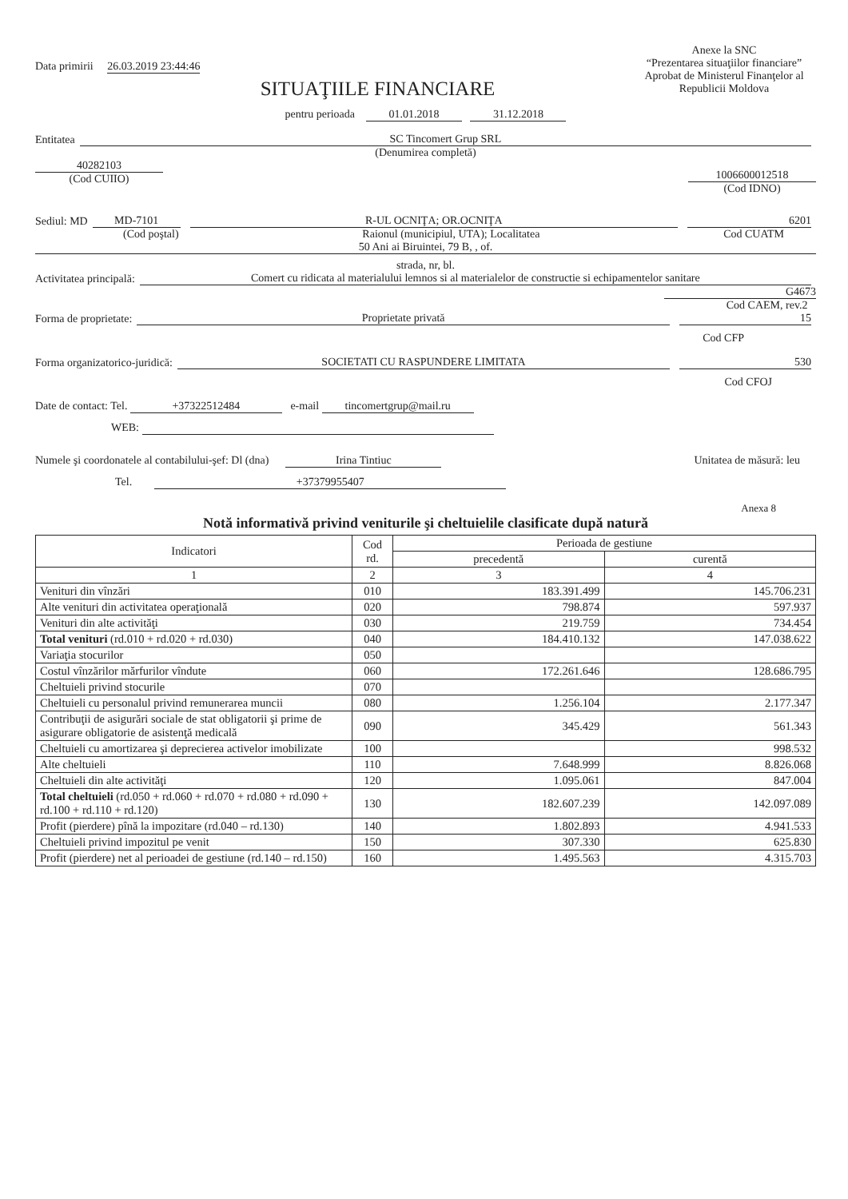Data primirii 26.03.2019 23:44:46
Anexe la SNC
“Prezentarea situaţiilor financiare”
Aprobat de Ministerul Finanţelor al Republicii Moldova
SITUAŢIILE FINANCIARE
pentru perioada 01.01.2018 31.12.2018
Entitatea SC Tincomert Grup SRL
(Denumirea completă)
40282103
(Cod CUIIO)
1006600012518
(Cod IDNO)
Sediul: MD MD-7101 R-UL OCNIŢA; OR.OCNIŢA 6201
(Cod poştal) Raionul (municipiul, UTA); Localitatea Cod CUATM
50 Ani ai Biruintei, 79 B, , of.
strada, nr, bl.
Activitatea principală: Comert cu ridicata al materialului lemnos si al materialelor de constructie si echipamentelor sanitare
G4673
Cod CAEM, rev.2
Forma de proprietate: Proprietate privată 15
Cod CFP
Forma organizatorico-juridică: SOCIETATI CU RASPUNDERE LIMITATA 530
Cod CFOJ
Date de contact: Tel. +37322512484 e-mail tincomertgrup@mail.ru
WEB:
Numele şi coordonatele al contabilului-şef: Dl (dna) Irina Tintiuc Unitatea de măsură: leu
Tel. +37379955407
Anexa 8
Notă informativă privind veniturile şi cheltuielile clasificate după natură
| Indicatori | Cod rd. | Perioada de gestiune | |
| --- | --- | --- | --- |
| | | precedentă | curentă |
| 1 | 2 | 3 | 4 |
| Venituri din vînzări | 010 | 183.391.499 | 145.706.231 |
| Alte venituri din activitatea operaţională | 020 | 798.874 | 597.937 |
| Venituri din alte activităţi | 030 | 219.759 | 734.454 |
| Total venituri (rd.010 + rd.020 + rd.030) | 040 | 184.410.132 | 147.038.622 |
| Variaţia stocurilor | 050 | | |
| Costul vînzărilor mărfurilor vîndute | 060 | 172.261.646 | 128.686.795 |
| Cheltuieli privind stocurile | 070 | | |
| Cheltuieli cu personalul privind remunerarea muncii | 080 | 1.256.104 | 2.177.347 |
| Contribuţii de asigurări sociale de stat obligatorii şi prime de asigurare obligatorie de asistenţă medicală | 090 | 345.429 | 561.343 |
| Cheltuieli cu amortizarea şi deprecierea activelor imobilizate | 100 | | 998.532 |
| Alte cheltuieli | 110 | 7.648.999 | 8.826.068 |
| Cheltuieli din alte activităţi | 120 | 1.095.061 | 847.004 |
| Total cheltuieli (rd.050 + rd.060 + rd.070 + rd.080 + rd.090 + rd.100 + rd.110 + rd.120) | 130 | 182.607.239 | 142.097.089 |
| Profit (pierdere) pînă la impozitare (rd.040 – rd.130) | 140 | 1.802.893 | 4.941.533 |
| Cheltuieli privind impozitul pe venit | 150 | 307.330 | 625.830 |
| Profit (pierdere) net al perioadei de gestiune (rd.140 – rd.150) | 160 | 1.495.563 | 4.315.703 |